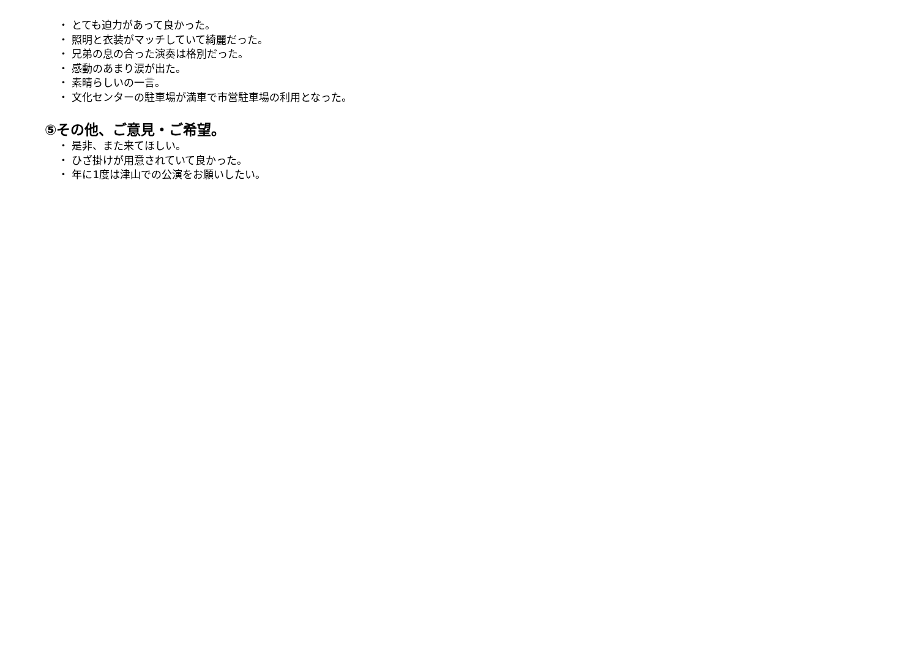・ とても迫力があって良かった。
・ 照明と衣装がマッチしていて綺麗だった。
・ 兄弟の息の合った演奏は格別だった。
・ 感動のあまり涙が出た。
・ 素晴らしいの一言。
・ 文化センターの駐車場が満車で市営駐車場の利用となった。
⑤その他、ご意見・ご希望。
・ 是非、また来てほしい。
・ ひざ掛けが用意されていて良かった。
・ 年に1度は津山での公演をお願いしたい。